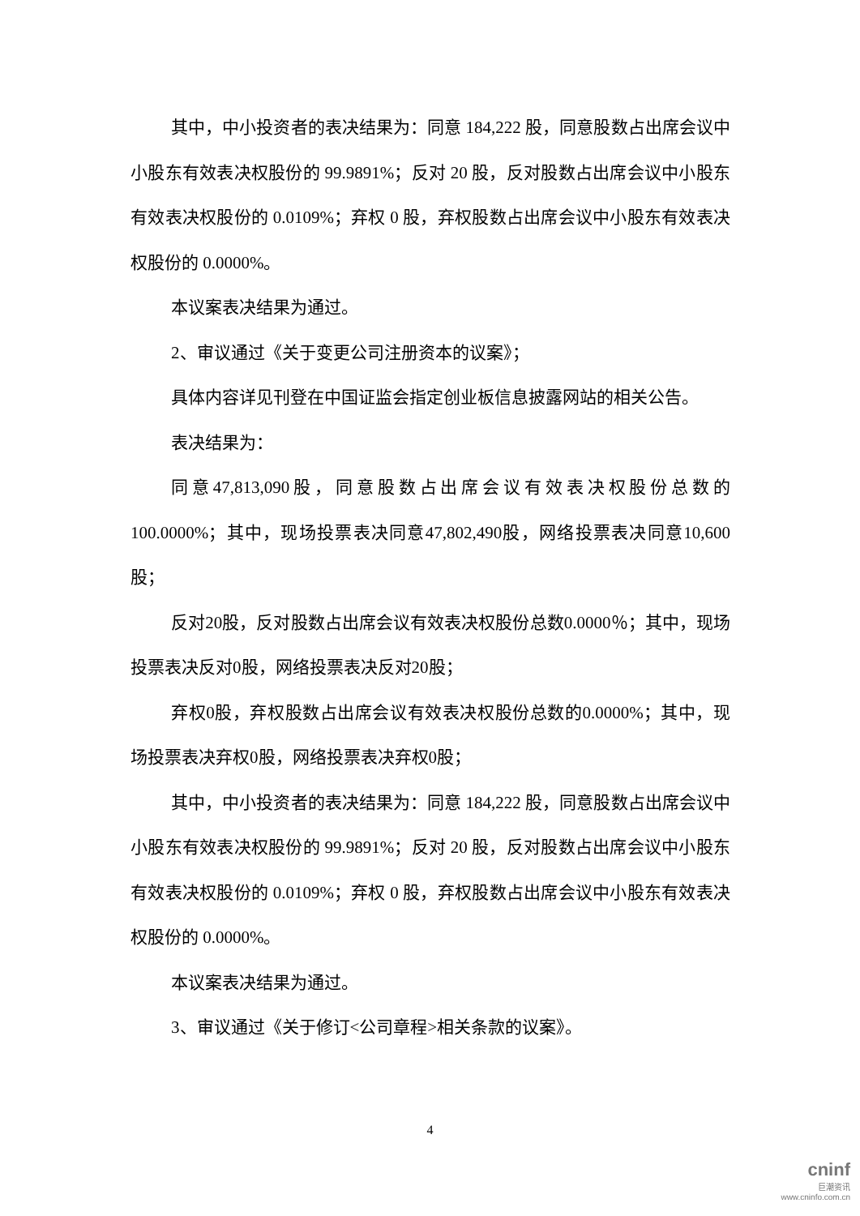其中，中小投资者的表决结果为：同意 184,222 股，同意股数占出席会议中小股东有效表决权股份的 99.9891%；反对 20 股，反对股数占出席会议中小股东有效表决权股份的 0.0109%；弃权 0 股，弃权股数占出席会议中小股东有效表决权股份的 0.0000%。
本议案表决结果为通过。
2、审议通过《关于变更公司注册资本的议案》；
具体内容详见刊登在中国证监会指定创业板信息披露网站的相关公告。
表决结果为：
同意47,813,090股，同意股数占出席会议有效表决权股份总数的100.0000%；其中，现场投票表决同意47,802,490股，网络投票表决同意10,600股；
反对20股，反对股数占出席会议有效表决权股份总数0.0000％；其中，现场投票表决反对0股，网络投票表决反对20股；
弃权0股，弃权股数占出席会议有效表决权股份总数的0.0000%；其中，现场投票表决弃权0股，网络投票表决弃权0股；
其中，中小投资者的表决结果为：同意 184,222 股，同意股数占出席会议中小股东有效表决权股份的 99.9891%；反对 20 股，反对股数占出席会议中小股东有效表决权股份的 0.0109%；弃权 0 股，弃权股数占出席会议中小股东有效表决权股份的 0.0000%。
本议案表决结果为通过。
3、审议通过《关于修订<公司章程>相关条款的议案》。
4
cninf
巨潮资讯
www.cninfo.com.cn